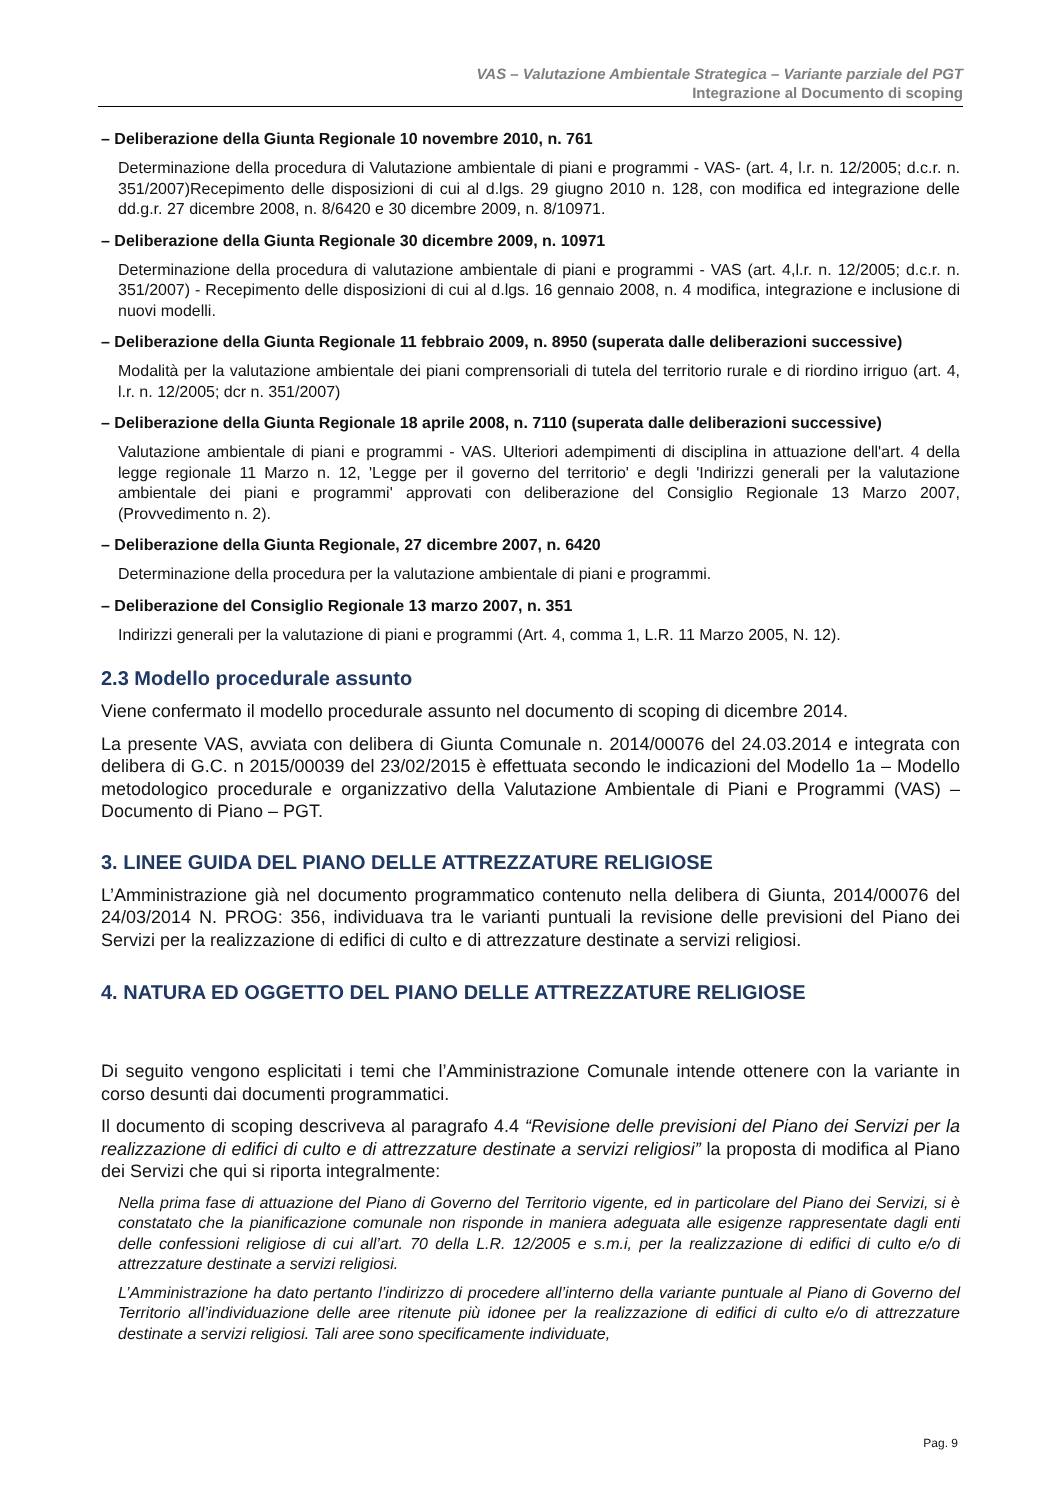VAS – Valutazione Ambientale Strategica – Variante parziale del PGT
Integrazione al Documento di scoping
– Deliberazione della Giunta Regionale 10 novembre 2010, n. 761
Determinazione della procedura di Valutazione ambientale di piani e programmi - VAS- (art. 4, l.r. n. 12/2005; d.c.r. n. 351/2007)Recepimento delle disposizioni di cui al d.lgs. 29 giugno 2010 n. 128, con modifica ed integrazione delle dd.g.r. 27 dicembre 2008, n. 8/6420 e 30 dicembre 2009, n. 8/10971.
– Deliberazione della Giunta Regionale 30 dicembre 2009, n. 10971
Determinazione della procedura di valutazione ambientale di piani e programmi - VAS (art. 4,l.r. n. 12/2005; d.c.r. n. 351/2007) - Recepimento delle disposizioni di cui al d.lgs. 16 gennaio 2008, n. 4 modifica, integrazione e inclusione di nuovi modelli.
– Deliberazione della Giunta Regionale 11 febbraio 2009, n. 8950 (superata dalle deliberazioni successive)
Modalità per la valutazione ambientale dei piani comprensoriali di tutela del territorio rurale e di riordino irriguo (art. 4, l.r. n. 12/2005; dcr n. 351/2007)
– Deliberazione della Giunta Regionale 18 aprile 2008, n. 7110 (superata dalle deliberazioni successive)
Valutazione ambientale di piani e programmi - VAS. Ulteriori adempimenti di disciplina in attuazione dell'art. 4 della legge regionale 11 Marzo n. 12, 'Legge per il governo del territorio' e degli 'Indirizzi generali per la valutazione ambientale dei piani e programmi' approvati con deliberazione del Consiglio Regionale 13 Marzo 2007, (Provvedimento n. 2).
– Deliberazione della Giunta Regionale, 27 dicembre 2007, n. 6420
Determinazione della procedura per la valutazione ambientale di piani e programmi.
– Deliberazione del Consiglio Regionale 13 marzo 2007, n. 351
Indirizzi generali per la valutazione di piani e programmi (Art. 4, comma 1, L.R. 11 Marzo 2005, N. 12).
2.3 Modello procedurale assunto
Viene confermato il modello procedurale assunto nel documento di scoping di dicembre 2014.
La presente VAS, avviata con delibera di Giunta Comunale n. 2014/00076 del 24.03.2014 e integrata con delibera di G.C. n 2015/00039 del 23/02/2015 è effettuata secondo le indicazioni del Modello 1a – Modello metodologico procedurale e organizzativo della Valutazione Ambientale di Piani e Programmi (VAS) – Documento di Piano – PGT.
3. LINEE GUIDA DEL PIANO DELLE ATTREZZATURE RELIGIOSE
L’Amministrazione già nel documento programmatico contenuto nella delibera di Giunta, 2014/00076 del 24/03/2014 N. PROG: 356, individuava tra le varianti puntuali la revisione delle previsioni del Piano dei Servizi per la realizzazione di edifici di culto e di attrezzature destinate a servizi religiosi.
4. NATURA ED OGGETTO DEL PIANO DELLE ATTREZZATURE RELIGIOSE
Di seguito vengono esplicitati i temi che l’Amministrazione Comunale intende ottenere con la variante in corso desunti dai documenti programmatici.
Il documento di scoping descriveva al paragrafo 4.4 “Revisione delle previsioni del Piano dei Servizi per la realizzazione di edifici di culto e di attrezzature destinate a servizi religiosi” la proposta di modifica al Piano dei Servizi che qui si riporta integralmente:
Nella prima fase di attuazione del Piano di Governo del Territorio vigente, ed in particolare del Piano dei Servizi, si è constatato che la pianificazione comunale non risponde in maniera adeguata alle esigenze rappresentate dagli enti delle confessioni religiose di cui all’art. 70 della L.R. 12/2005 e s.m.i, per la realizzazione di edifici di culto e/o di attrezzature destinate a servizi religiosi.
L’Amministrazione ha dato pertanto l’indirizzo di procedere all’interno della variante puntuale al Piano di Governo del Territorio all’individuazione delle aree ritenute più idonee per la realizzazione di edifici di culto e/o di attrezzature destinate a servizi religiosi. Tali aree sono specificamente individuate,
Pag. 9